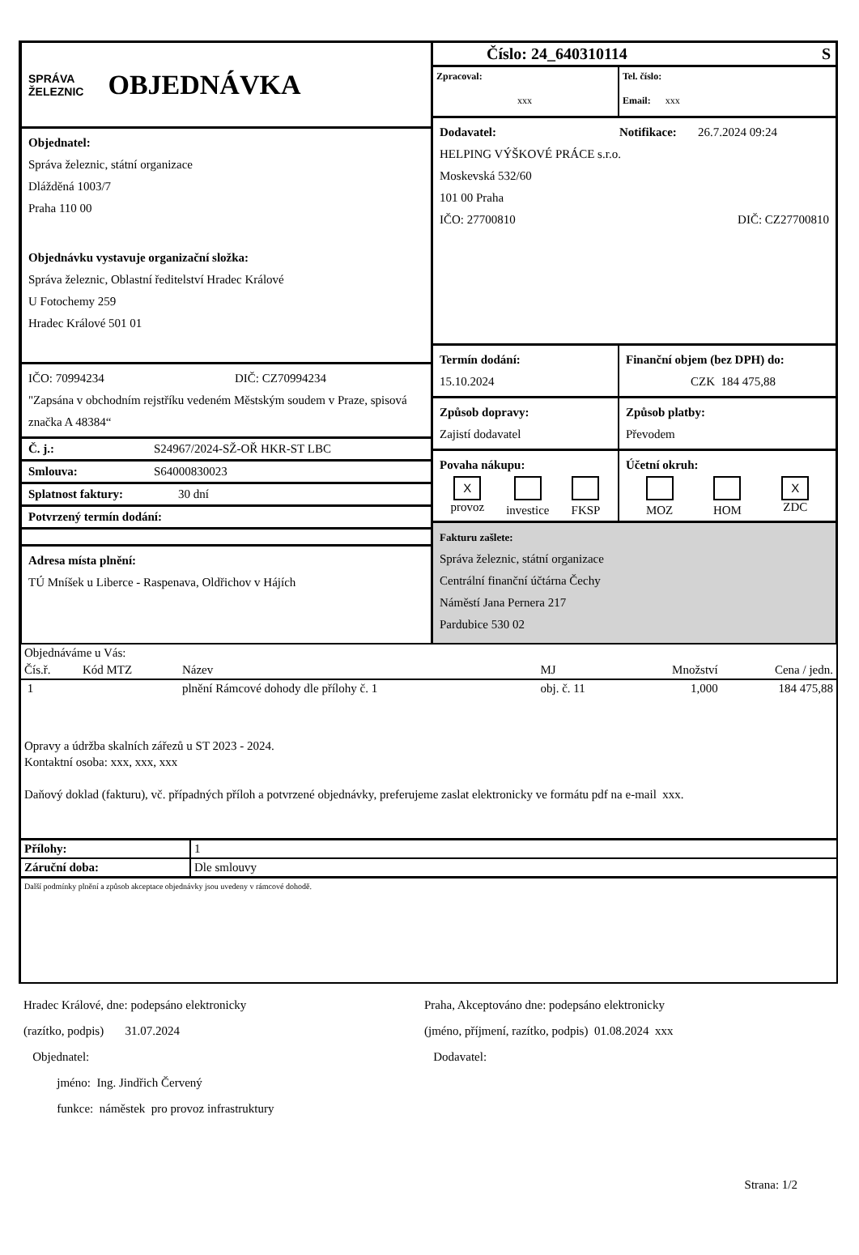SPRÁVA
ŽELEZNIC
OBJEDNÁVKA
Objednatel:
Správa železnic, státní organizace
Dlážděná 1003/7
Praha 110 00
Objednávku vystavuje organizační složka:
Správa železnic, Oblastní ředitelství Hradec Králové
U Fotochemy 259
Hradec Králové 501 01
IČO: 70994234 DIČ: CZ70994234
"Zapsána v obchodním rejstříku vedeném Městským soudem v Praze, spisová značka A 48384“
Č. j.: S24967/2024-SŽ-OŘ HKR-ST LBC
Smlouva: S64000830023
Splatnost faktury: 30 dní
Potvrzený termín dodání:
Adresa místa plnění:
TÚ Mníšek u Liberce - Raspenava, Oldřichov v Hájích
Číslo: 24_640310114 S
Zpracoval:
xxx
Tel. číslo:
Email: xxx
Dodavatel: Notifikace: 26.7.2024 09:24
HELPING VÝŠKOVÉ PRÁCE s.r.o.
Moskevská 532/60
101 00 Praha
IČO: 27700810 DIČ: CZ27700810
Termín dodání:
15.10.2024
Finanční objem (bez DPH) do:
CZK 184 475,88
Způsob dopravy:
Zajistí dodavatel
Způsob platby:
Převodem
Povaha nákupu:
X
provoz
investice
FKSP
Účetní okruh:
MOZ
HOM
X
ZDC
Fakturu zašlete:
Správa železnic, státní organizace
Centrální finanční účtárna Čechy
Náměstí Jana Pernera 217
Pardubice 530 02
Objednáváme u Vás:
| Čís.ř. | Kód MTZ | Název | MJ | Množství | Cena / jedn. |
| --- | --- | --- | --- | --- | --- |
| 1 | | plnění Rámcové dohody dle přílohy č. 1 | obj. č. 11 | 1,000 | 184 475,88 |
Opravy a údržba skalních zářezů u ST 2023 - 2024.
Kontaktní osoba: xxx, xxx, xxx
Daňový doklad (fakturu), vč. případných příloh a potvrzené objednávky, preferujeme zaslat elektronicky ve formátu pdf na e-mail xxx.
| Přílohy: | 1 |
| Záruční doba: | Dle smlouvy |
Další podmínky plnění a způsob akceptace objednávky jsou uvedeny v rámcové dohodě.
Hradec Králové, dne: podepsáno elektronicky
(razítko, podpis) 31.07.2024
Objednatel:
jméno: Ing. Jindřich Červený
funkce: náměstek pro provoz infrastruktury
Praha, Akceptováno dne: podepsáno elektronicky
(jméno, příjmení, razítko, podpis) 01.08.2024 xxx
Dodavatel:
Strana: 1/2